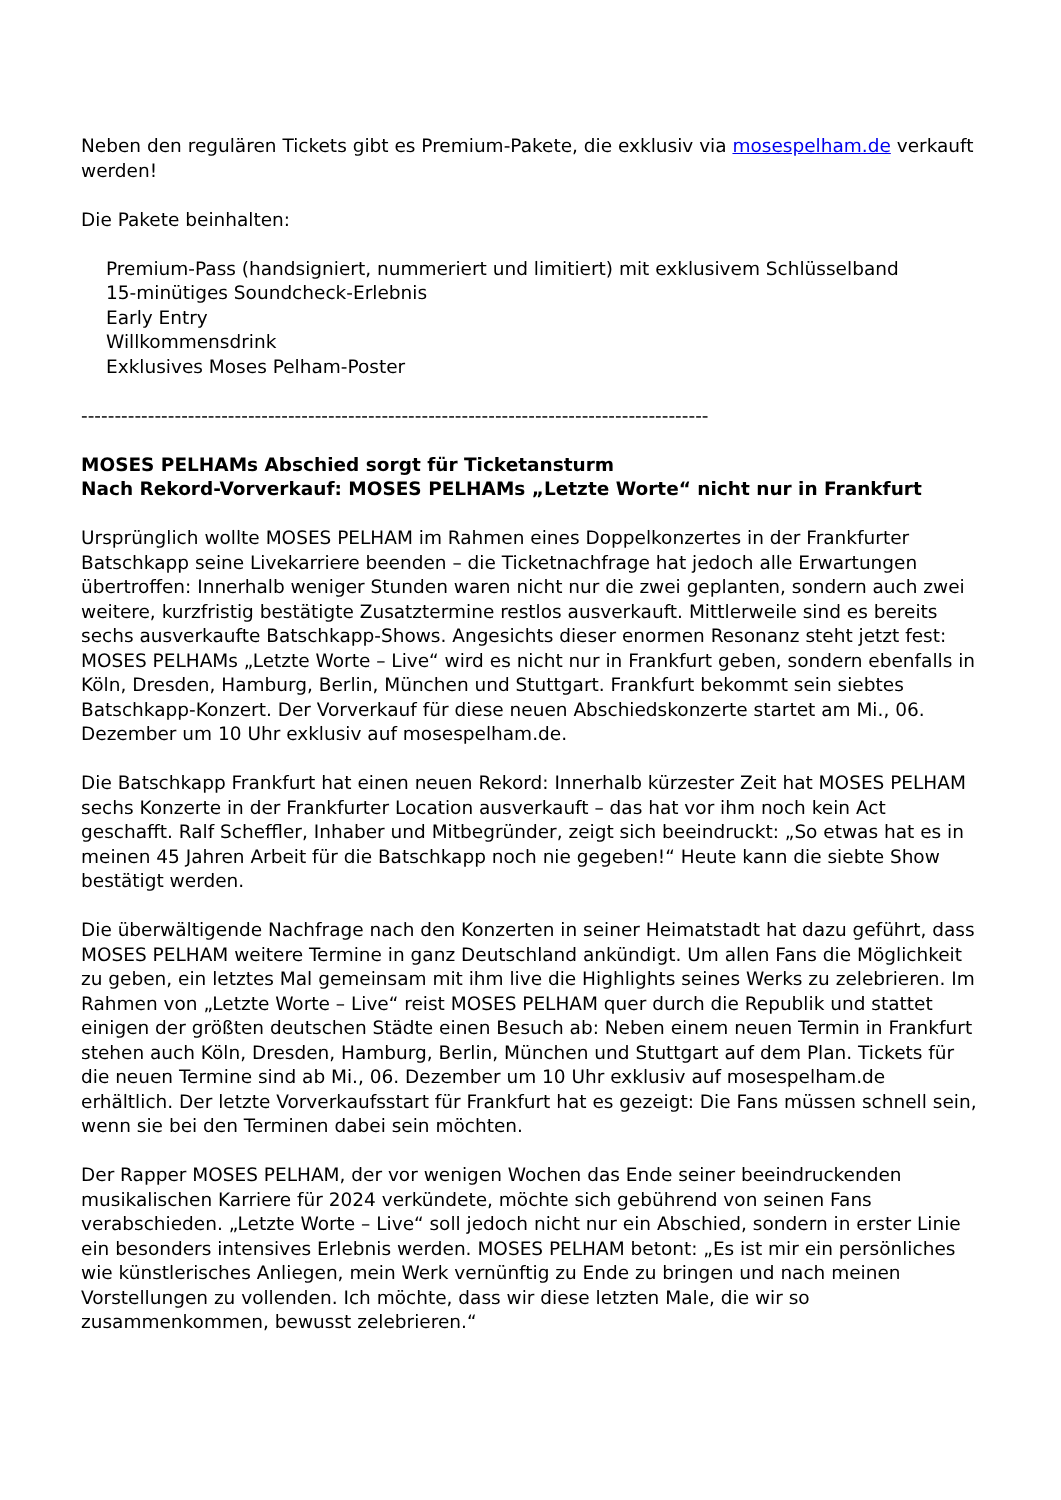Neben den regulären Tickets gibt es Premium-Pakete, die exklusiv via mosespelham.de verkauft werden!
Die Pakete beinhalten:
Premium-Pass (handsigniert, nummeriert und limitiert) mit exklusivem Schlüsselband
15-minütiges Soundcheck-Erlebnis
Early Entry
Willkommensdrink
Exklusives Moses Pelham-Poster
----------------------------------------------------------------------------------------------
MOSES PELHAMs Abschied sorgt für Ticketansturm
Nach Rekord-Vorverkauf: MOSES PELHAMs „Letzte Worte“ nicht nur in Frankfurt
Ursprünglich wollte MOSES PELHAM im Rahmen eines Doppelkonzertes in der Frankfurter Batschkapp seine Livekarriere beenden – die Ticketnachfrage hat jedoch alle Erwartungen übertroffen: Innerhalb weniger Stunden waren nicht nur die zwei geplanten, sondern auch zwei weitere, kurzfristig bestätigte Zusatztermine restlos ausverkauft. Mittlerweile sind es bereits sechs ausverkaufte Batschkapp-Shows. Angesichts dieser enormen Resonanz steht jetzt fest: MOSES PELHAMs „Letzte Worte – Live“ wird es nicht nur in Frankfurt geben, sondern ebenfalls in Köln, Dresden, Hamburg, Berlin, München und Stuttgart. Frankfurt bekommt sein siebtes Batschkapp-Konzert. Der Vorverkauf für diese neuen Abschiedskonzerte startet am Mi., 06. Dezember um 10 Uhr exklusiv auf mosespelham.de.
Die Batschkapp Frankfurt hat einen neuen Rekord: Innerhalb kürzester Zeit hat MOSES PELHAM sechs Konzerte in der Frankfurter Location ausverkauft – das hat vor ihm noch kein Act geschafft. Ralf Scheffler, Inhaber und Mitbegründer, zeigt sich beeindruckt: „So etwas hat es in meinen 45 Jahren Arbeit für die Batschkapp noch nie gegeben!“ Heute kann die siebte Show bestätigt werden.
Die überwältigende Nachfrage nach den Konzerten in seiner Heimatstadt hat dazu geführt, dass MOSES PELHAM weitere Termine in ganz Deutschland ankündigt. Um allen Fans die Möglichkeit zu geben, ein letztes Mal gemeinsam mit ihm live die Highlights seines Werks zu zelebrieren. Im Rahmen von „Letzte Worte – Live“ reist MOSES PELHAM quer durch die Republik und stattet einigen der größten deutschen Städte einen Besuch ab: Neben einem neuen Termin in Frankfurt stehen auch Köln, Dresden, Hamburg, Berlin, München und Stuttgart auf dem Plan. Tickets für die neuen Termine sind ab Mi., 06. Dezember um 10 Uhr exklusiv auf mosespelham.de erhältlich. Der letzte Vorverkaufsstart für Frankfurt hat es gezeigt: Die Fans müssen schnell sein, wenn sie bei den Terminen dabei sein möchten.
Der Rapper MOSES PELHAM, der vor wenigen Wochen das Ende seiner beeindruckenden musikalischen Karriere für 2024 verkündete, möchte sich gebührend von seinen Fans verabschieden. „Letzte Worte – Live“ soll jedoch nicht nur ein Abschied, sondern in erster Linie ein besonders intensives Erlebnis werden. MOSES PELHAM betont: „Es ist mir ein persönliches wie künstlerisches Anliegen, mein Werk vernünftig zu Ende zu bringen und nach meinen Vorstellungen zu vollenden. Ich möchte, dass wir diese letzten Male, die wir so zusammenkommen, bewusst zelebrieren.“